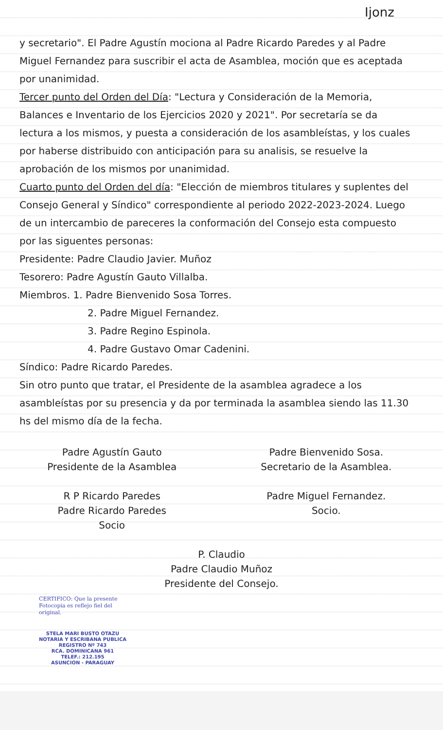Ijonz
y secretario". El Padre Agustín mociona al Padre Ricardo Paredes y al Padre Miguel Fernandez para suscribir el acta de Asamblea, moción que es aceptada por unanimidad.
Tercer punto del Orden del Día: "Lectura y Consideración de la Memoria, Balances e Inventario de los Ejercicios 2020 y 2021". Por secretaría se da lectura a los mismos, y puesta a consideración de los asambleístas, y los cuales por haberse distribuido con anticipación para su analisis, se resuelve la aprobación de los mismos por unanimidad.
Cuarto punto del Orden del día: "Elección de miembros titulares y suplentes del Consejo General y Síndico" correspondiente al periodo 2022-2023-2024. Luego de un intercambio de pareceres la conformación del Consejo esta compuesto por las siguentes personas:
Presidente: Padre Claudio Javier. Muñoz
Tesorero: Padre Agustín Gauto Villalba.
Miembros. 1. Padre Bienvenido Sosa Torres.
2. Padre Miguel Fernandez.
3. Padre Regino Espinola.
4. Padre Gustavo Omar Cadenini.
Síndico: Padre Ricardo Paredes.
Sin otro punto que tratar, el Presidente de la asamblea agradece a los asambleístas por su presencia y da por terminada la asamblea siendo las 11.30 hs del mismo día de la fecha.
Padre Agustín Gauto
Presidente de la Asamblea
Padre Bienvenido Sosa.
Secretario de la Asamblea.
R P Ricardo Paredes
Padre Ricardo Paredes
Socio
Padre Miguel Fernandez.
Socio.
P. Claudio
Padre Claudio Muñoz
Presidente del Consejo.
CERTIFICO: Que la presente
Fotocopia es reflejo fiel del
original.
STELA MARI BUSTO OTAZU
NOTARIA Y ESCRIBANA PUBLICA
REGISTRO Nº 743
RCA. DOMINICANA 961
TELEF.: 212.195
ASUNCION - PARAGUAY